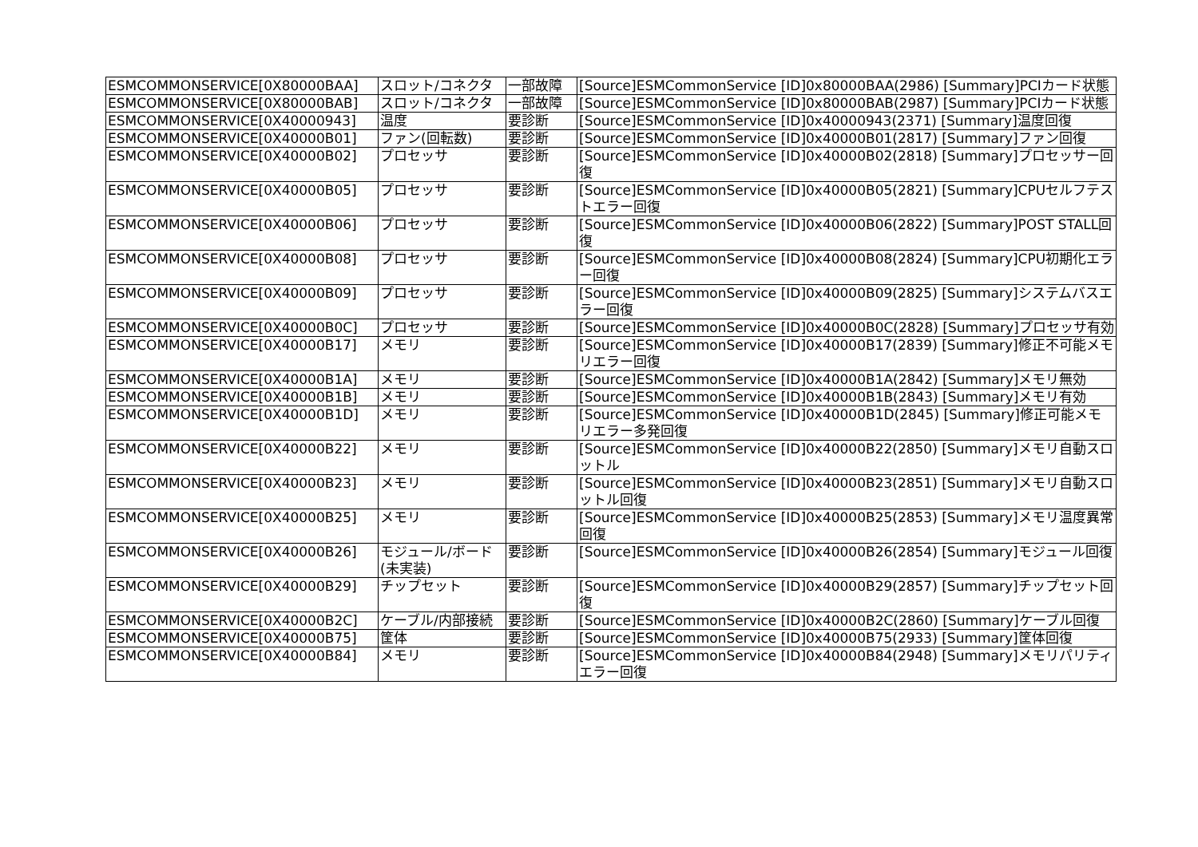| ESMCOMMONSERVICE[0X80000BAA] | スロット/コネクタ | 一部故障 | [Source]ESMCommonService [ID]0x80000BAA(2986) [Summary]PCIカード状態 |
| ESMCOMMONSERVICE[0X80000BAB] | スロット/コネクタ | 一部故障 | [Source]ESMCommonService [ID]0x80000BAB(2987) [Summary]PCIカード状態 |
| ESMCOMMONSERVICE[0X40000943] | 温度 | 要診断 | [Source]ESMCommonService [ID]0x40000943(2371) [Summary]温度回復 |
| ESMCOMMONSERVICE[0X40000B01] | ファン(回転数) | 要診断 | [Source]ESMCommonService [ID]0x40000B01(2817) [Summary]ファン回復 |
| ESMCOMMONSERVICE[0X40000B02] | プロセッサ | 要診断 | [Source]ESMCommonService [ID]0x40000B02(2818) [Summary]プロセッサー回復 |
| ESMCOMMONSERVICE[0X40000B05] | プロセッサ | 要診断 | [Source]ESMCommonService [ID]0x40000B05(2821) [Summary]CPUセルフテストエラー回復 |
| ESMCOMMONSERVICE[0X40000B06] | プロセッサ | 要診断 | [Source]ESMCommonService [ID]0x40000B06(2822) [Summary]POST STALL回復 |
| ESMCOMMONSERVICE[0X40000B08] | プロセッサ | 要診断 | [Source]ESMCommonService [ID]0x40000B08(2824) [Summary]CPU初期化エラー回復 |
| ESMCOMMONSERVICE[0X40000B09] | プロセッサ | 要診断 | [Source]ESMCommonService [ID]0x40000B09(2825) [Summary]システムバスエラー回復 |
| ESMCOMMONSERVICE[0X40000B0C] | プロセッサ | 要診断 | [Source]ESMCommonService [ID]0x40000B0C(2828) [Summary]プロセッサ有効 |
| ESMCOMMONSERVICE[0X40000B17] | メモリ | 要診断 | [Source]ESMCommonService [ID]0x40000B17(2839) [Summary]修正不可能メモリエラー回復 |
| ESMCOMMONSERVICE[0X40000B1A] | メモリ | 要診断 | [Source]ESMCommonService [ID]0x40000B1A(2842) [Summary]メモリ無効 |
| ESMCOMMONSERVICE[0X40000B1B] | メモリ | 要診断 | [Source]ESMCommonService [ID]0x40000B1B(2843) [Summary]メモリ有効 |
| ESMCOMMONSERVICE[0X40000B1D] | メモリ | 要診断 | [Source]ESMCommonService [ID]0x40000B1D(2845) [Summary]修正可能メモリエラー多発回復 |
| ESMCOMMONSERVICE[0X40000B22] | メモリ | 要診断 | [Source]ESMCommonService [ID]0x40000B22(2850) [Summary]メモリ自動スロットル |
| ESMCOMMONSERVICE[0X40000B23] | メモリ | 要診断 | [Source]ESMCommonService [ID]0x40000B23(2851) [Summary]メモリ自動スロットル回復 |
| ESMCOMMONSERVICE[0X40000B25] | メモリ | 要診断 | [Source]ESMCommonService [ID]0x40000B25(2853) [Summary]メモリ温度異常回復 |
| ESMCOMMONSERVICE[0X40000B26] | モジュール/ボード(未実装) | 要診断 | [Source]ESMCommonService [ID]0x40000B26(2854) [Summary]モジュール回復 |
| ESMCOMMONSERVICE[0X40000B29] | チップセット | 要診断 | [Source]ESMCommonService [ID]0x40000B29(2857) [Summary]チップセット回復 |
| ESMCOMMONSERVICE[0X40000B2C] | ケーブル/内部接続 | 要診断 | [Source]ESMCommonService [ID]0x40000B2C(2860) [Summary]ケーブル回復 |
| ESMCOMMONSERVICE[0X40000B75] | 筐体 | 要診断 | [Source]ESMCommonService [ID]0x40000B75(2933) [Summary]筐体回復 |
| ESMCOMMONSERVICE[0X40000B84] | メモリ | 要診断 | [Source]ESMCommonService [ID]0x40000B84(2948) [Summary]メモリパリティエラー回復 |